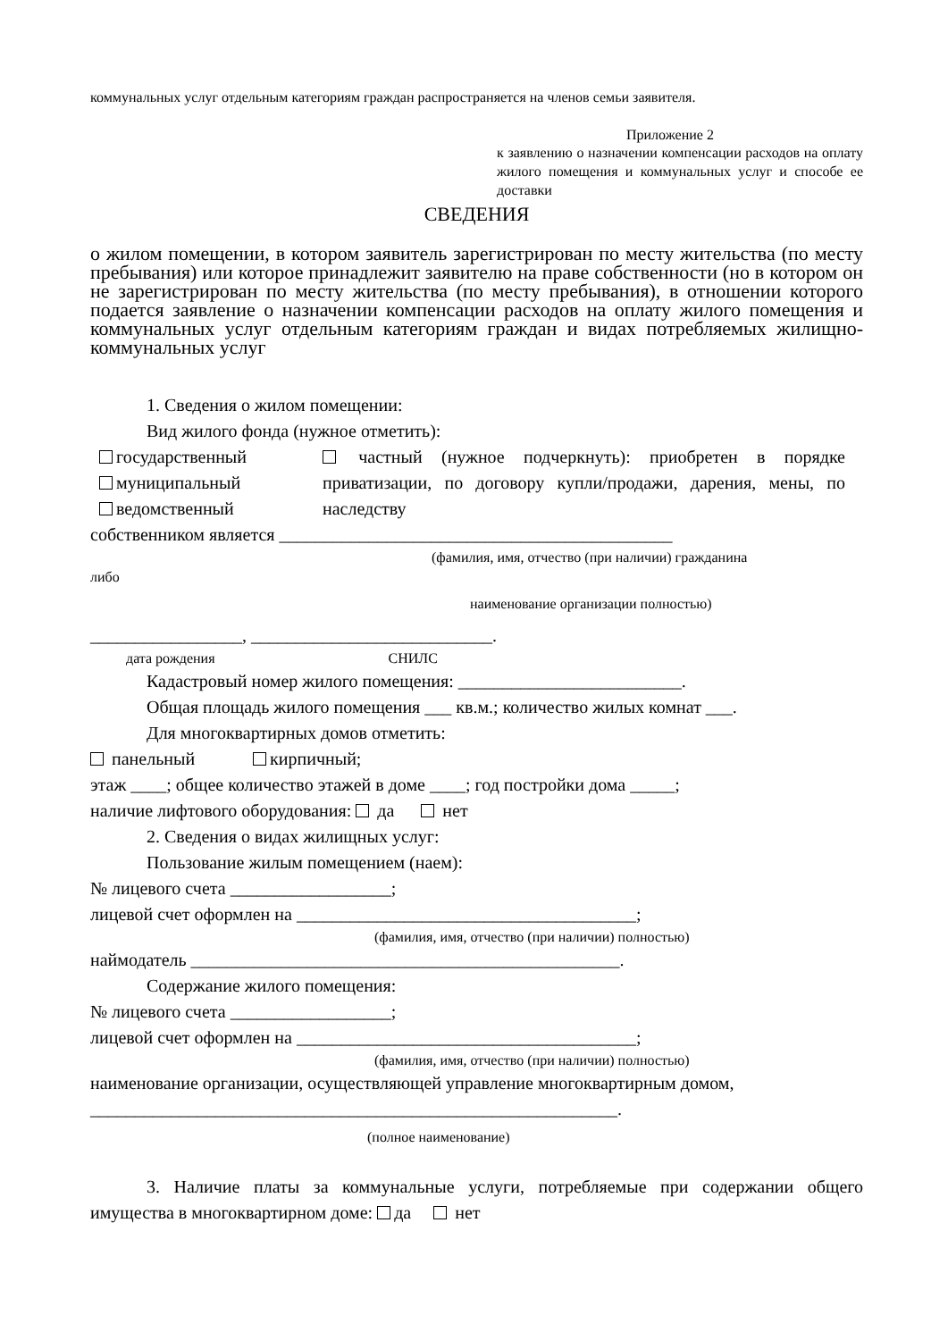коммунальных услуг отдельным категориям граждан распространяется на членов семьи заявителя.
Приложение 2
к заявлению о назначении компенсации расходов на оплату жилого помещения и коммунальных услуг и способе ее доставки
СВЕДЕНИЯ
о жилом помещении, в котором заявитель зарегистрирован по месту жительства (по месту пребывания) или которое принадлежит заявителю на праве собственности (но в котором он не зарегистрирован по месту жительства (по месту пребывания), в отношении которого подается заявление о назначении компенсации расходов на оплату жилого помещения и коммунальных услуг отдельным категориям граждан и видах потребляемых жилищно-коммунальных услуг
1. Сведения о жилом помещении:
Вид жилого фонда (нужное отметить):
государственный
муниципальный
ведомственный
частный (нужное подчеркнуть): приобретен в порядке приватизации, по договору купли/продажи, дарения, мены, по наследству
собственником является ____________________________________________
(фамилия, имя, отчество (при наличии) гражданина
либо
наименование организации полностью)
_________________, ___________________________.
дата рождения СНИЛС
Кадастровый номер жилого помещения: _________________________.
Общая площадь жилого помещения ___ кв.м.; количество жилых комнат ___.
Для многоквартирных домов отметить:
панельный кирпичный;
этаж ____; общее количество этажей в доме ____; год постройки дома _____;
наличие лифтового оборудования: да нет
2. Сведения о видах жилищных услуг:
Пользование жилым помещением (наем):
№ лицевого счета __________________;
лицевой счет оформлен на ______________________________________;
(фамилия, имя, отчество (при наличии) полностью)
наймодатель ________________________________________________.
Содержание жилого помещения:
№ лицевого счета __________________;
лицевой счет оформлен на ______________________________________;
(фамилия, имя, отчество (при наличии) полностью)
наименование организации, осуществляющей управление многоквартирным домом, ___________________________________________________________.
(полное наименование)
3. Наличие платы за коммунальные услуги, потребляемые при содержании общего имущества в многоквартирном доме: да нет